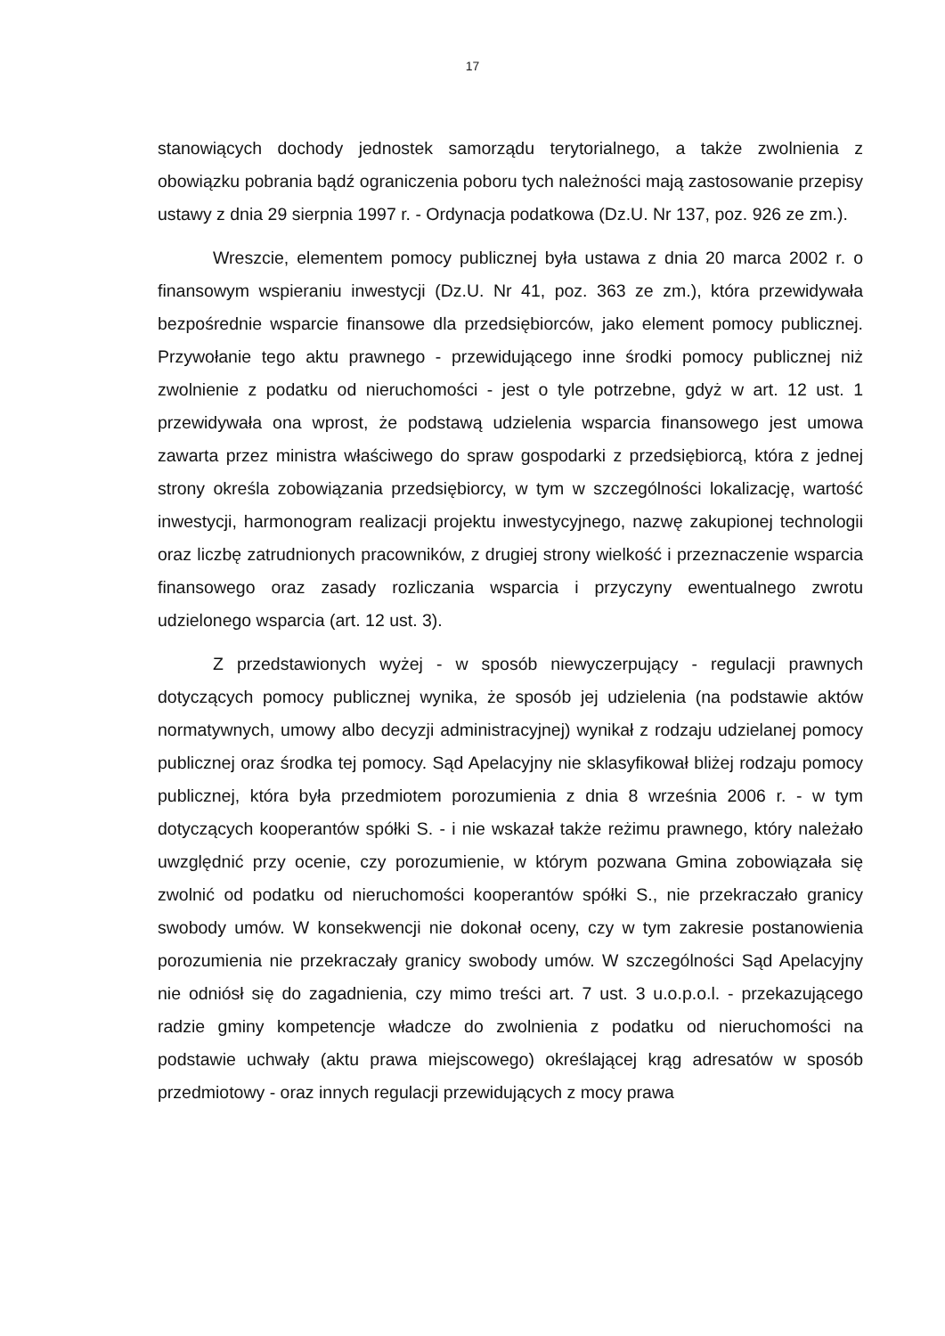17
stanowiących dochody jednostek samorządu terytorialnego, a także zwolnienia z obowiązku pobrania bądź ograniczenia poboru tych należności mają zastosowanie przepisy ustawy z dnia 29 sierpnia 1997 r. - Ordynacja podatkowa (Dz.U. Nr 137, poz. 926 ze zm.).
Wreszcie, elementem pomocy publicznej była ustawa z dnia 20 marca 2002 r. o finansowym wspieraniu inwestycji (Dz.U. Nr 41, poz. 363 ze zm.), która przewidywała bezpośrednie wsparcie finansowe dla przedsiębiorców, jako element pomocy publicznej. Przywołanie tego aktu prawnego - przewidującego inne środki pomocy publicznej niż zwolnienie z podatku od nieruchomości - jest o tyle potrzebne, gdyż w art. 12 ust. 1 przewidywała ona wprost, że podstawą udzielenia wsparcia finansowego jest umowa zawarta przez ministra właściwego do spraw gospodarki z przedsiębiorcą, która z jednej strony określa zobowiązania przedsiębiorcy, w tym w szczególności lokalizację, wartość inwestycji, harmonogram realizacji projektu inwestycyjnego, nazwę zakupionej technologii oraz liczbę zatrudnionych pracowników, z drugiej strony wielkość i przeznaczenie wsparcia finansowego oraz zasady rozliczania wsparcia i przyczyny ewentualnego zwrotu udzielonego wsparcia (art. 12 ust. 3).
Z przedstawionych wyżej - w sposób niewyczerpujący - regulacji prawnych dotyczących pomocy publicznej wynika, że sposób jej udzielenia (na podstawie aktów normatywnych, umowy albo decyzji administracyjnej) wynikał z rodzaju udzielanej pomocy publicznej oraz środka tej pomocy. Sąd Apelacyjny nie sklasyfikował bliżej rodzaju pomocy publicznej, która była przedmiotem porozumienia z dnia 8 września 2006 r. - w tym dotyczących kooperantów spółki S. - i nie wskazał także reżimu prawnego, który należało uwzględnić przy ocenie, czy porozumienie, w którym pozwana Gmina zobowiązała się zwolnić od podatku od nieruchomości kooperantów spółki S., nie przekraczało granicy swobody umów. W konsekwencji nie dokonał oceny, czy w tym zakresie postanowienia porozumienia nie przekraczały granicy swobody umów. W szczególności Sąd Apelacyjny nie odniósł się do zagadnienia, czy mimo treści art. 7 ust. 3 u.o.p.o.l. - przekazującego radzie gminy kompetencje władcze do zwolnienia z podatku od nieruchomości na podstawie uchwały (aktu prawa miejscowego) określającej krąg adresatów w sposób przedmiotowy - oraz innych regulacji przewidujących z mocy prawa